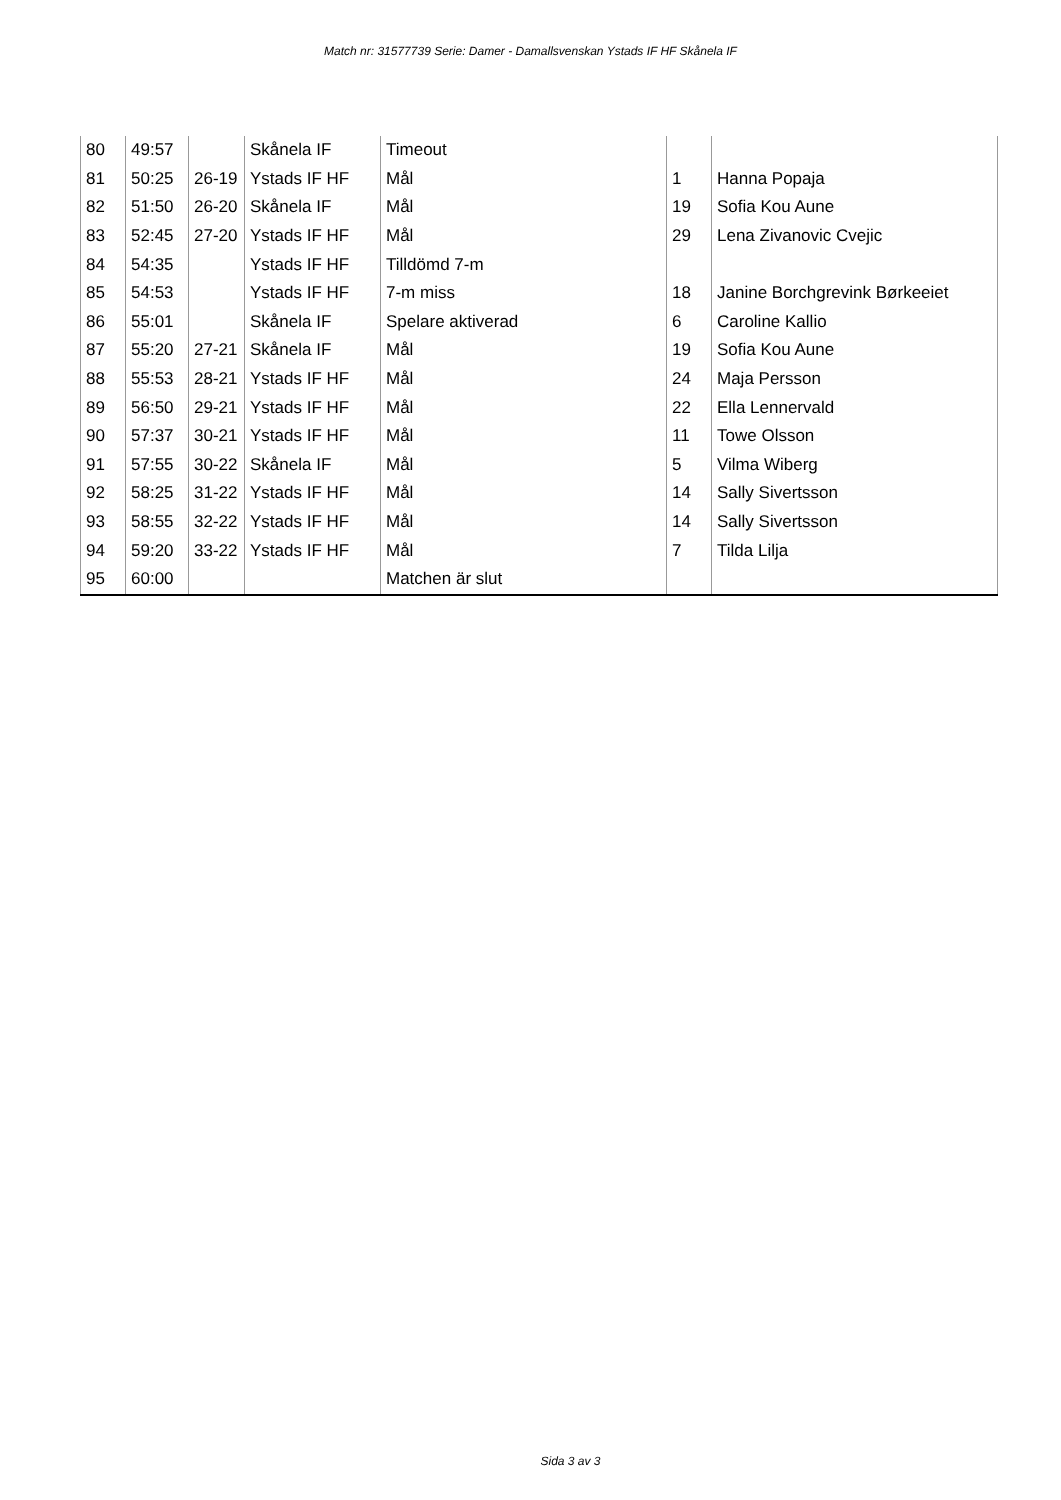Match nr: 31577739 Serie: Damer - Damallsvenskan Ystads IF HF Skånela IF
| 80 | 49:57 | | Skånela IF | Timeout | | |
| 81 | 50:25 | 26-19 | Ystads IF HF | Mål | 1 | Hanna Popaja |
| 82 | 51:50 | 26-20 | Skånela IF | Mål | 19 | Sofia Kou Aune |
| 83 | 52:45 | 27-20 | Ystads IF HF | Mål | 29 | Lena Zivanovic Cvejic |
| 84 | 54:35 | | Ystads IF HF | Tilldömd 7-m | | |
| 85 | 54:53 | | Ystads IF HF | 7-m miss | 18 | Janine Borchgrevink Børkeeiet |
| 86 | 55:01 | | Skånela IF | Spelare aktiverad | 6 | Caroline Kallio |
| 87 | 55:20 | 27-21 | Skånela IF | Mål | 19 | Sofia Kou Aune |
| 88 | 55:53 | 28-21 | Ystads IF HF | Mål | 24 | Maja Persson |
| 89 | 56:50 | 29-21 | Ystads IF HF | Mål | 22 | Ella Lennervald |
| 90 | 57:37 | 30-21 | Ystads IF HF | Mål | 11 | Towe Olsson |
| 91 | 57:55 | 30-22 | Skånela IF | Mål | 5 | Vilma Wiberg |
| 92 | 58:25 | 31-22 | Ystads IF HF | Mål | 14 | Sally Sivertsson |
| 93 | 58:55 | 32-22 | Ystads IF HF | Mål | 14 | Sally Sivertsson |
| 94 | 59:20 | 33-22 | Ystads IF HF | Mål | 7 | Tilda Lilja |
| 95 | 60:00 | | | Matchen är slut | | |
Sida 3 av 3